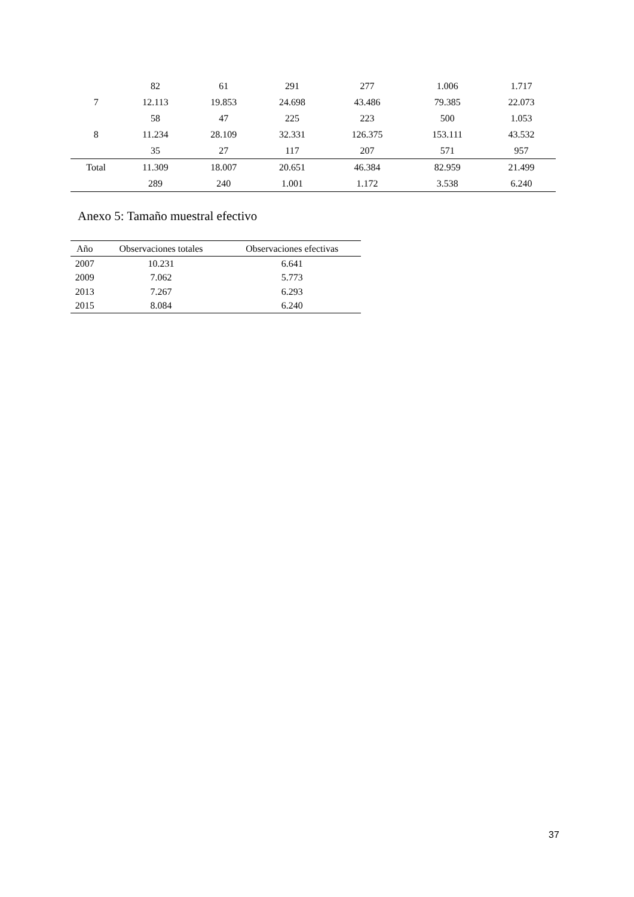| | 82 | 61 | 291 | 277 | 1.006 | 1.717 |
| 7 | 12.113 | 19.853 | 24.698 | 43.486 | 79.385 | 22.073 |
| | 58 | 47 | 225 | 223 | 500 | 1.053 |
| 8 | 11.234 | 28.109 | 32.331 | 126.375 | 153.111 | 43.532 |
| | 35 | 27 | 117 | 207 | 571 | 957 |
| Total | 11.309 | 18.007 | 20.651 | 46.384 | 82.959 | 21.499 |
| | 289 | 240 | 1.001 | 1.172 | 3.538 | 6.240 |
Anexo 5: Tamaño muestral efectivo
| Año | Observaciones totales | Observaciones efectivas |
| --- | --- | --- |
| 2007 | 10.231 | 6.641 |
| 2009 | 7.062 | 5.773 |
| 2013 | 7.267 | 6.293 |
| 2015 | 8.084 | 6.240 |
37